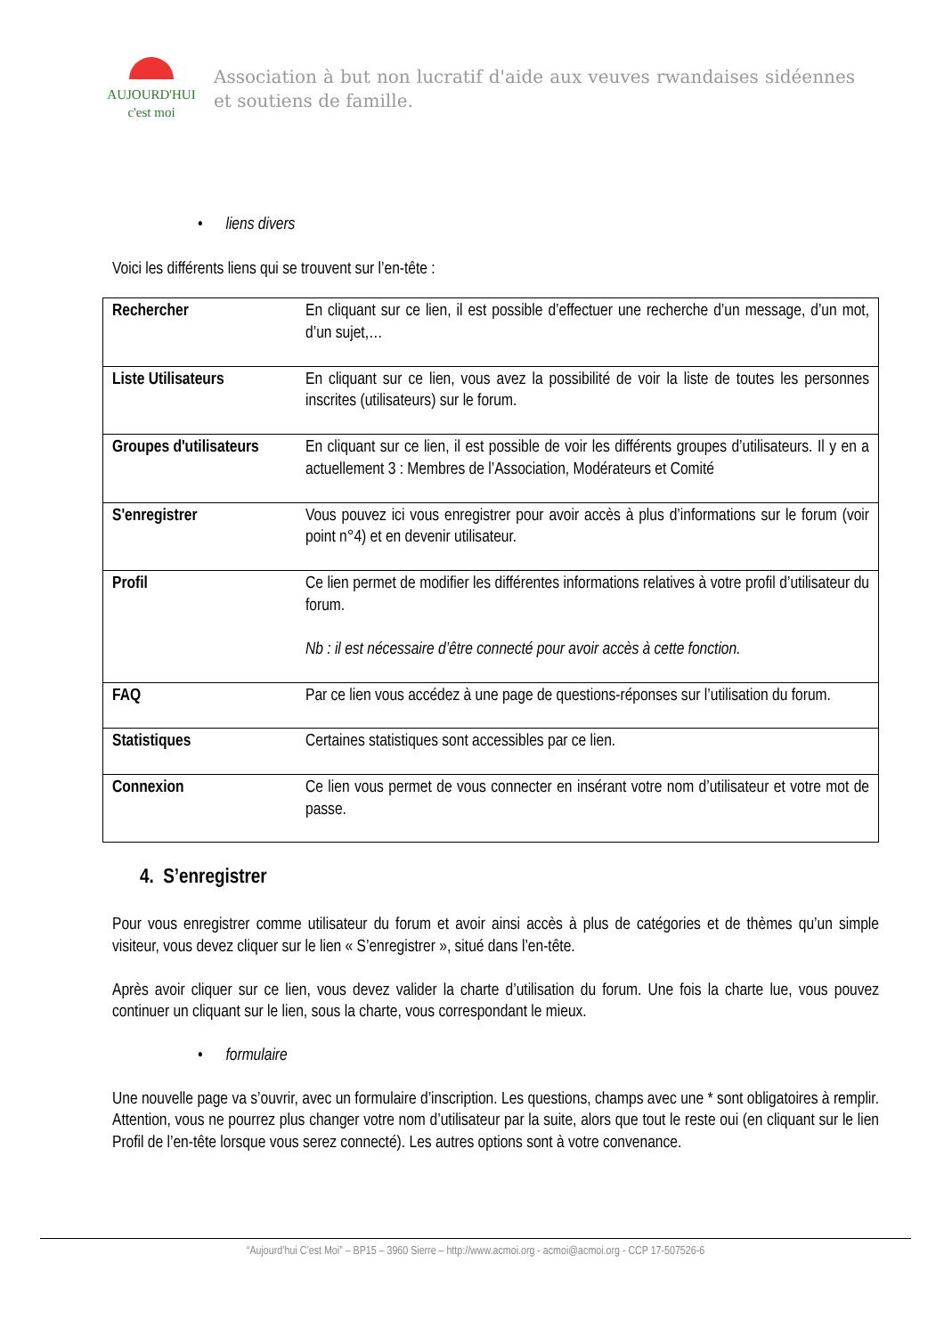AUJOURD'HUI
c'est moi
Association à but non lucratif d'aide aux veuves rwandaises sidéennes et soutiens de famille.
• liens divers
Voici les différents liens qui se trouvent sur l’en-tête :
| Rechercher | En cliquant sur ce lien, il est possible d’effectuer une recherche d’un message, d’un mot, d’un sujet,… |
| Liste Utilisateurs | En cliquant sur ce lien, vous avez la possibilité de voir la liste de toutes les personnes inscrites (utilisateurs) sur le forum. |
| Groupes d'utilisateurs | En cliquant sur ce lien, il est possible de voir les différents groupes d’utilisateurs. Il y en a actuellement 3 : Membres de l’Association, Modérateurs et Comité |
| S'enregistrer | Vous pouvez ici vous enregistrer pour avoir accès à plus d’informations sur le forum (voir point n°4) et en devenir utilisateur. |
| Profil | Ce lien permet de modifier les différentes informations relatives à votre profil d’utilisateur du forum. Nb : il est nécessaire d’être connecté pour avoir accès à cette fonction. |
| FAQ | Par ce lien vous accédez à une page de questions-réponses sur l’utilisation du forum. |
| Statistiques | Certaines statistiques sont accessibles par ce lien. |
| Connexion | Ce lien vous permet de vous connecter en insérant votre nom d’utilisateur et votre mot de passe. |
4. S’enregistrer
Pour vous enregistrer comme utilisateur du forum et avoir ainsi accès à plus de catégories et de thèmes qu’un simple visiteur, vous devez cliquer sur le lien « S’enregistrer », situé dans l’en-tête.
Après avoir cliquer sur ce lien, vous devez valider la charte d’utilisation du forum. Une fois la charte lue, vous pouvez continuer un cliquant sur le lien, sous la charte, vous correspondant le mieux.
• formulaire
Une nouvelle page va s’ouvrir, avec un formulaire d’inscription. Les questions, champs avec une * sont obligatoires à remplir. Attention, vous ne pourrez plus changer votre nom d’utilisateur par la suite, alors que tout le reste oui (en cliquant sur le lien Profil de l’en-tête lorsque vous serez connecté). Les autres options sont à votre convenance.
“Aujourd’hui C’est Moi” – BP15 – 3960 Sierre – http://www.acmoi.org - acmoi@acmoi.org - CCP 17-507526-6